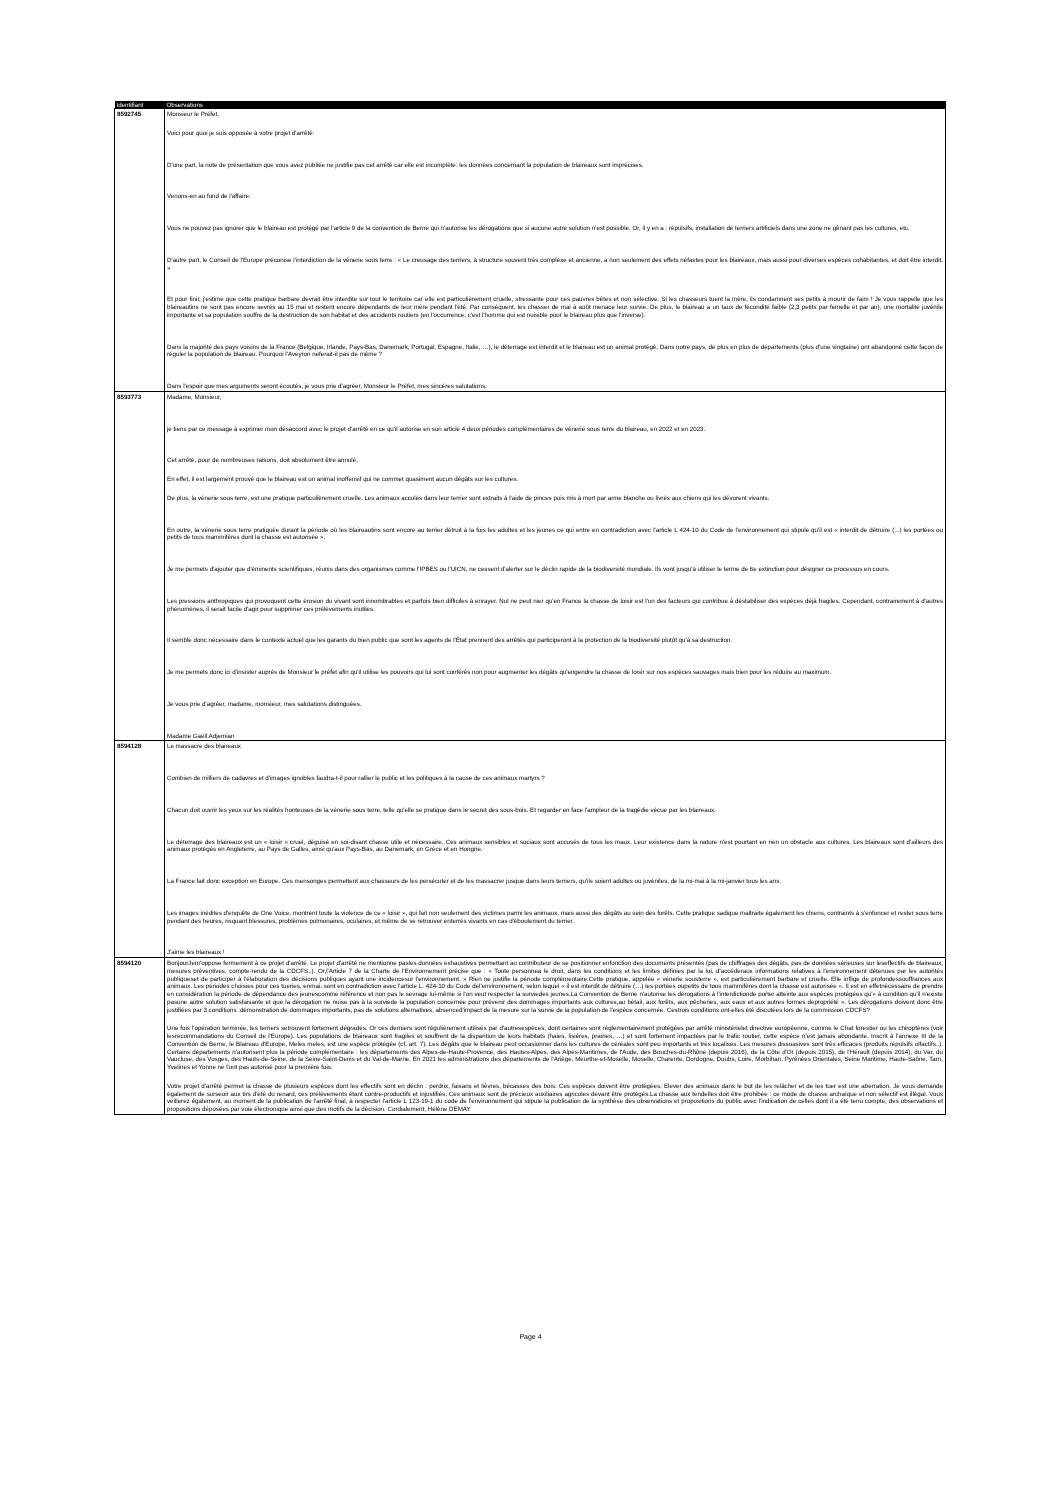| Identifiant | Observations |
| --- | --- |
| 8592745 | Monsieur le Préfet, Voici pour quoi je suis opposée à votre projet d'arrêté: D'une part, la note de présentation que vous avez publiée ne justifie pas cet arrêté car elle est incomplète: les données concernant la population de blaireaux sont imprécises. Venons-en au fond de l'affaire: Vous ne pouvez pas ignorer que le blaireau est protégé par l'article 9 de la convention de Berne qui n'autorise les dérogations que si aucune autre solution n'est possible. Or, il y en a : répulsifs, installation de terriers artificiels dans une zone ne gênant pas les cultures, etc. D'autre part, le Conseil de l'Europe préconise l'interdiction de la vénerie sous terre : « Le creusage des terriers, à structure souvent très complexe et ancienne, a non seulement des effets néfastes pour les blaireaux, mais aussi pour diverses espèces cohabitantes, et doit être interdit. » Et pour finir, j'estime que cette pratique barbare devrait être interdite sur tout le territoire car elle est particulièrement cruelle, stressante pour ces pauvres bêtes et non sélective. Si les chasseurs tuent la mère, ils condamnent ses petits à mourir de faim ! Je vous rappelle que les blaireautins ne sont pas encore sevrés au 15 mai et restent encore dépendants de leur mère pendant l'été. Par conséquent, les chasser de mai à août menace leur survie. De plus, le blaireau a un taux de fécondité faible (2,3 petits par femelle et par an), une mortalité juvénile importante et sa population souffre de la destruction de son habitat et des accidents routiers (en l'occurrence, c'est l'homme qui est nuisible pour le blaireau plus que l'inverse). Dans la majorité des pays voisins de la France (Belgique, Irlande, Pays-Bas, Danemark, Portugal, Espagne, Italie, …), le déterrage est interdit et le blaireau est un animal protégé. Dans notre pays, de plus en plus de départements (plus d'une vingtaine) ont abandonné cette façon de réguler la population de blaireau. Pourquoi l'Aveyron neferait-il pas de même ? Dans l'espoir que mes arguments seront écoutés, je vous prie d'agréer, Monsieur le Préfet, mes sincères salutations. |
| 8593773 | Madame, Monsieur, je tiens par ce message à exprimer mon désaccord avec le projet d'arrêté en ce qu'il autorise en son article 4 deux périodes complémentaires de vénerie sous terre du blaireau, en 2022 et en 2023. Cet arrêté, pour de nombreuses raisons, doit absolument être annulé. En effet, il est largement prouvé que le blaireau est un animal inoffensif qui ne commet quasiment aucun dégâts sur les cultures. De plus, la vénerie sous terre, est une pratique particulièrement cruelle. Les animaux acculés dans leur terrier sont extraits à l'aide de pinces puis mis à mort par arme blanche ou livrés aux chiens qui les dévorent vivants. En outre, la vénerie sous terre pratiquée durant la période où les blaireautins sont encore au terrier détruit à la fois les adultes et les jeunes ce qui entre en contradiction avec l'article L 424-10 du Code de l'environnement qui stipule qu'il est « interdit de détruire (...) les portées ou petits de tous mammifères dont la chasse est autorisée ». Je me permets d'ajouter que d'éminents scientifiques, réunis dans des organismes comme l'IPBES ou l'UICN, ne cessent d'alerter sur le déclin rapide de la biodiversité mondiale. Ils vont jusqu'à utiliser le terme de 6e extinction pour désigner ce processus en cours. Les pressions anthropiques qui provoquent cette érosion du vivant sont innombrables et parfois bien difficiles à enrayer. Nul ne peut nier qu'en France la chasse de loisir est l'un des facteurs qui contribue à déstabiliser des espèces déjà fragiles. Cependant, contrairement à d'autres phénomènes, il serait facile d'agir pour supprimer ces prélèvements inutiles. Il semble donc nécessaire dans le contexte actuel que les garants du bien public que sont les agents de l'État prennent des arrêtés qui participeront à la protection de la biodiversité plutôt qu'à sa destruction. Je me permets donc ici d'insister auprès de Monsieur le préfet afin qu'il utilise les pouvoirs qui lui sont conférés non pour augmenter les dégâts qu'engendre la chasse de loisir sur nos espèces sauvages mais bien pour les réduire au maximum. Je vous prie d'agréer, madame, monsieur, mes salutations distinguées. Madame Gaëll Adjemian |
| 8594128 | Le massacre des blaireaux Combien de milliers de cadavres et d'images ignobles faudra-t-il pour rallier le public et les politiques à la cause de ces animaux martyrs ? Chacun doit ouvrir les yeux sur les réalités honteuses de la vénerie sous terre, telle qu'elle se pratique dans le secret des sous-bois. Et regarder en face l'ampleur de la tragédie vécue par les blaireaux. Le déterrage des blaireaux est un « loisir » cruel, déguisé en soi-disant chasse utile et nécessaire. Ces animaux sensibles et sociaux sont accusés de tous les maux. Leur existence dans la nature n'est pourtant en rien un obstacle aux cultures. Les blaireaux sont d'ailleurs des animaux protégés en Angleterre, au Pays de Galles, ainsi qu'aux Pays-Bas, au Danemark, en Grèce et en Hongrie. La France fait donc exception en Europe. Ces mensonges permettent aux chasseurs de les persécuter et de les massacrer jusque dans leurs terriers, qu'ils soient adultes ou juvéniles, de la mi-mai à la mi-janvier tous les ans. Les images inédites d'enquête de One Voice, montrent toute la violence de ce « loisir », qui fait non seulement des victimes parmi les animaux, mais aussi des dégâts au sein des forêts. Cette pratique sadique maltraite également les chiens, contraints à s'enfoncer et rester sous terre pendant des heures, risquant blessures, problèmes pulmonaires, oculaires, et même de se retrouver enterrés vivants en cas d'éboulement du terrier. J'aime les blaireaux ! |
| 8594120 | BonjourJem'oppose fermement à ce projet d'arrêté. Le projet d'arrêté ne mentionne pasles données exhaustives permettant au contributeur de se positionner enfonction des documents présentés (pas de chiffrages des dégâts, pas de données sérieuses sur leseffectifs de blaireaux, mesures préventives, compte-rendu de la CDCFS..). Or,l'Article 7 de la Charte de l'Environnement précise que : « Toute personnea le droit, dans les conditions et les limites définies par la loi, d'accéderaux informations relatives à l'environnement détenues par les autorités publiqueset de participer à l'élaboration des décisions publiques ayant une incidencesur l'environnement. » Rien ne justifie la période complémentaire.Cette pratique, appelée « vénerie sousterre », est particulièrement barbare et cruelle. Elle inflige de profondessouffrances aux animaux. Les périodes choisies pour ces tueries, enmai, sont en contradiction avec l'article L. 424-10 du Code del'environnement, selon lequel « il est interdit de détruire (…) les portées oupetits de tous mammifères dont la chasse est autorisée ». Il est en effetnécessaire de prendre en considération la période de dépendance des jeunescomme référence et non pas le sevrage lui-même si l'on veut respecter la surviedes jeunes.La Convention de Berne n'autorise les dérogations à l'interdictionde porter atteinte aux espèces protégées qu'« à condition qu'il n'existe pasune autre solution satisfaisante et que la dérogation ne nuise pas à la surviede la population concernée pour prévenir des dommages importants aux cultures,au bétail, aux forêts, aux pêcheries, aux eaux et aux autres formes depropriété ». Les dérogations doivent donc être justifiées par 3 conditions :démonstration de dommages importants, pas de solutions alternatives, absenced'impact de la mesure sur la survie de la population de l'espèce concernée. Cestrois conditions ont-elles été discutées lors de la commission CDCFS? Une fois l'opération terminée, les terriers setrouvent fortement dégradés. Or ces derniers sont régulièrement utilisés par d'autresespèces, dont certaines sont réglementairement protégées par arrêté ministérielet directive européenne, comme le Chat forestier ou les chiroptères (voir lesrecommandations du Conseil de l'Europe). Les populations de blaireaux sont fragiles et souffrent de la disparition de leurs habitats (haies, lisières, prairies, …) et sont fortement impactées par le trafic routier, cette espèce n'est jamais abondante. Inscrit à l'annexe III de la Convention de Berne, le Blaireau d'Europe, Meles meles, est une espèce protégée (cf. art. 7). Les dégâts que le blaireau peut occasionner dans les cultures de céréales sont peu importants et très localisés. Les mesures dissuasives sont très efficaces (produits répulsifs olfactifs..). Certains départements n'autorisent plus la période complémentaire : les départements des Alpes-de-Haute-Provence, des Hautes-Alpes, des Alpes-Maritimes, de l'Aude, des Bouches-du-Rhône (depuis 2016), de la Côte d'Or (depuis 2015), de l'Hérault (depuis 2014), du Var, du Vaucluse, des Vosges, des Hauts-de-Seine, de la Seine-Saint-Denis et du Val-de-Marne. En 2021 les administrations des départements de l'Ariège, Meurthe-et-Moselle, Moselle, Charente, Dordogne, Doubs, Loire, Morbihan, Pyrénées Orientales, Seine Maritime, Haute-Saône, Tarn, Yvelines et Yonne ne l'ont pas autorisé pour la première fois. Votre projet d'arrêté permet la chasse de plusieurs espèces dont les effectifs sont en déclin : perdrix, faisans et lièvres, bécasses des bois. Ces espèces doivent être protégées. Elever des animaux dans le but de les relâcher et de les tuer est une aberration. Je vous demande également de surseoir aux tirs d'été du renard, ces prélèvements étant contre-productifs et injustifiés. Ces animaux sont de précieux auxiliaires agricoles devant être protégés.La chasse aux tendelles doit être prohibée : ce mode de chasse archaïque et non sélectif est illégal. Vous veillerez également, au moment de la publication de l'arrêté final, à respecter l'article L 123-19-1 du code de l'environnement qui stipule la publication de la synthèse des observations et propositions du public avec l'indication de celles dont il a été tenu compte, des observations et propositions déposées par voie électronique ainsi que des motifs de la décision. Cordialement, Hélène DEMAY |
Page 4